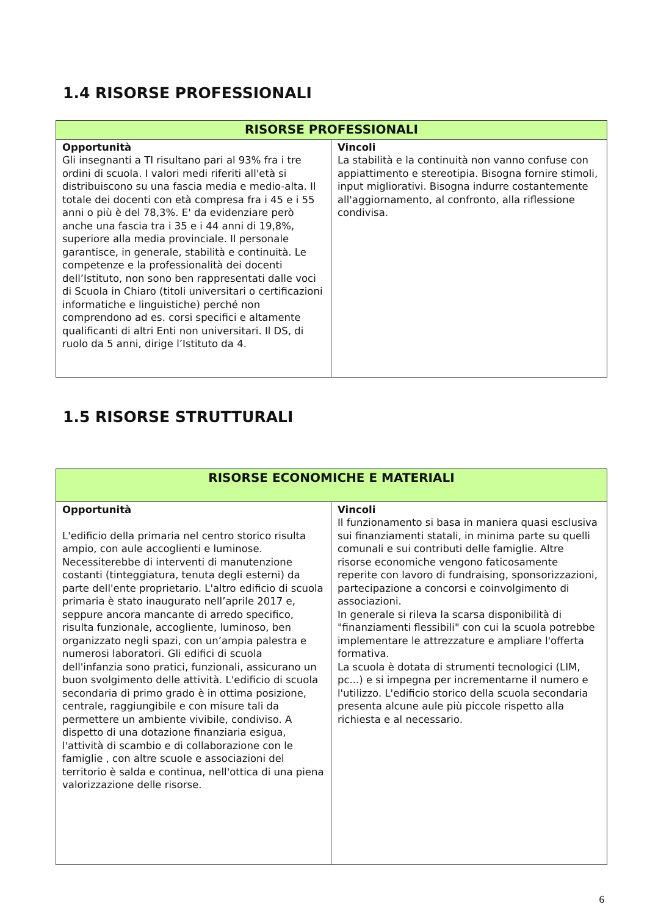1.4 RISORSE PROFESSIONALI
| RISORSE PROFESSIONALI | |
| --- | --- |
| Opportunità Gli insegnanti a TI risultano pari al 93% fra i tre ordini di scuola. I valori medi riferiti all'età si distribuiscono su una fascia media e medio-alta. Il totale dei docenti con età compresa fra i 45 e i 55 anni o più è del 78,3%. E' da evidenziare però anche una fascia tra i 35 e i 44 anni di 19,8%, superiore alla media provinciale. Il personale garantisce, in generale, stabilità e continuità. Le competenze e la professionalità dei docenti dell’Istituto, non sono ben rappresentati dalle voci di Scuola in Chiaro (titoli universitari o certificazioni informatiche e linguistiche) perché non comprendono ad es. corsi specifici e altamente qualificanti di altri Enti non universitari. Il DS, di ruolo da 5 anni, dirige l’Istituto da 4. | Vincoli La stabilità e la continuità non vanno confuse con appiattimento e stereotipia. Bisogna fornire stimoli, input migliorativi. Bisogna indurre costantemente all'aggiornamento, al confronto, alla riflessione condivisa. |
1.5 RISORSE STRUTTURALI
| RISORSE ECONOMICHE E MATERIALI | |
| --- | --- |
| Opportunità L'edificio della primaria nel centro storico risulta ampio, con aule accoglienti e luminose. Necessiterebbe di interventi di manutenzione costanti (tinteggiatura, tenuta degli esterni) da parte dell'ente proprietario. L'altro edificio di scuola primaria è stato inaugurato nell’aprile 2017 e, seppure ancora mancante di arredo specifico, risulta funzionale, accogliente, luminoso, ben organizzato negli spazi, con un’ampia palestra e numerosi laboratori. Gli edifici di scuola dell'infanzia sono pratici, funzionali, assicurano un buon svolgimento delle attività. L'edificio di scuola secondaria di primo grado è in ottima posizione, centrale, raggiungibile e con misure tali da permettere un ambiente vivibile, condiviso. A dispetto di una dotazione finanziaria esigua, l'attività di scambio e di collaborazione con le famiglie , con altre scuole e associazioni del territorio è salda e continua, nell'ottica di una piena valorizzazione delle risorse. | Vincoli Il funzionamento si basa in maniera quasi esclusiva sui finanziamenti statali, in minima parte su quelli comunali e sui contributi delle famiglie. Altre risorse economiche vengono faticosamente reperite con lavoro di fundraising, sponsorizzazioni, partecipazione a concorsi e coinvolgimento di associazioni. In generale si rileva la scarsa disponibilità di "finanziamenti flessibili" con cui la scuola potrebbe implementare le attrezzature e ampliare l'offerta formativa. La scuola è dotata di strumenti tecnologici (LIM, pc...) e si impegna per incrementarne il numero e l'utilizzo. L'edificio storico della scuola secondaria presenta alcune aule più piccole rispetto alla richiesta e al necessario. |
6